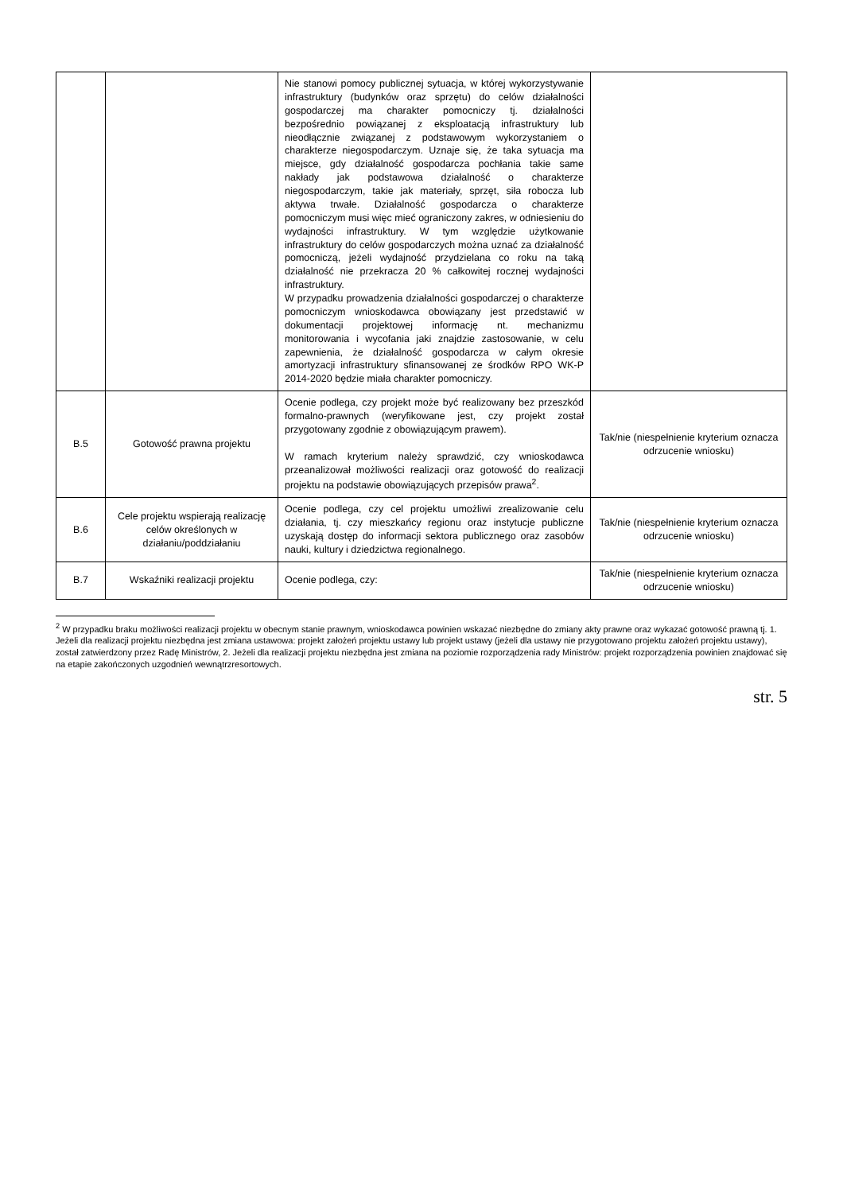| | | Nie stanowi pomocy publicznej sytuacja, w której wykorzystywanie infrastruktury (budynków oraz sprzętu) do celów działalności gospodarczej ma charakter pomocniczy tj. działalności bezpośrednio powiązanej z eksploatacją infrastruktury lub nieodłącznie związanej z podstawowym wykorzystaniem o charakterze niegospodarczym. Uznaje się, że taka sytuacja ma miejsce, gdy działalność gospodarcza pochłania takie same nakłady jak podstawowa działalność o charakterze niegospodarczym, takie jak materiały, sprzęt, siła robocza lub aktywa trwałe. Działalność gospodarcza o charakterze pomocniczym musi więc mieć ograniczony zakres, w odniesieniu do wydajności infrastruktury. W tym względzie użytkowanie infrastruktury do celów gospodarczych można uznać za działalność pomocniczą, jeżeli wydajność przydzielana co roku na taką działalność nie przekracza 20 % całkowitej rocznej wydajności infrastruktury. W przypadku prowadzenia działalności gospodarczej o charakterze pomocniczym wnioskodawca obowiązany jest przedstawić w dokumentacji projektowej informację nt. mechanizmu monitorowania i wycofania jaki znajdzie zastosowanie, w celu zapewnienia, że działalność gospodarcza w całym okresie amortyzacji infrastruktury sfinansowanej ze środków RPO WK-P 2014-2020 będzie miała charakter pomocniczy. | |
| B.5 | Gotowość prawna projektu | Ocenie podlega, czy projekt może być realizowany bez przeszkód formalno-prawnych (weryfikowane jest, czy projekt został przygotowany zgodnie z obowiązującym prawem). W ramach kryterium należy sprawdzić, czy wnioskodawca przeanalizował możliwości realizacji oraz gotowość do realizacji projektu na podstawie obowiązujących przepisów prawa<sup>2</sup>. | Tak/nie (niespełnienie kryterium oznacza odrzucenie wniosku) |
| B.6 | Cele projektu wspierają realizację celów określonych w działaniu/poddziałaniu | Ocenie podlega, czy cel projektu umożliwi zrealizowanie celu działania, tj. czy mieszkańcy regionu oraz instytucje publiczne uzyskają dostęp do informacji sektora publicznego oraz zasobów nauki, kultury i dziedzictwa regionalnego. | Tak/nie (niespełnienie kryterium oznacza odrzucenie wniosku) |
| B.7 | Wskaźniki realizacji projektu | Ocenie podlega, czy: | Tak/nie (niespełnienie kryterium oznacza odrzucenie wniosku) |
<sup>2</sup> W przypadku braku możliwości realizacji projektu w obecnym stanie prawnym, wnioskodawca powinien wskazać niezbędne do zmiany akty prawne oraz wykazać gotowość prawną tj. 1. Jeżeli dla realizacji projektu niezbędna jest zmiana ustawowa: projekt założeń projektu ustawy lub projekt ustawy (jeżeli dla ustawy nie przygotowano projektu założeń projektu ustawy), został zatwierdzony przez Radę Ministrów, 2. Jeżeli dla realizacji projektu niezbędna jest zmiana na poziomie rozporządzenia rady Ministrów: projekt rozporządzenia powinien znajdować się na etapie zakończonych uzgodnień wewnątrzresortowych.
str. 5